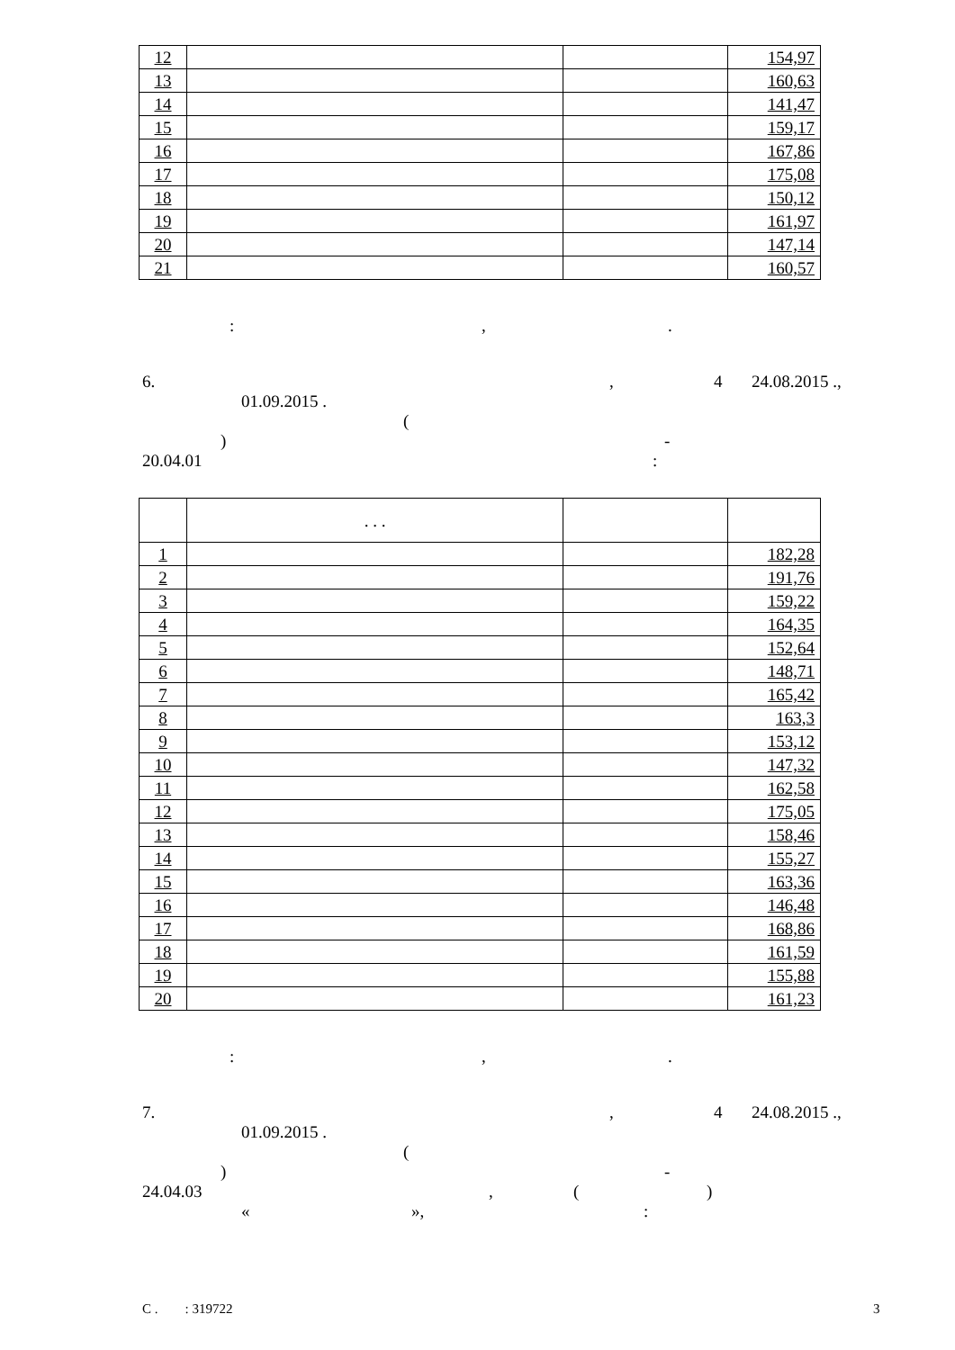| 12 | | | 154,97 |
| 13 | | | 160,63 |
| 14 | | | 141,47 |
| 15 | | | 159,17 |
| 16 | | | 167,86 |
| 17 | | | 175,08 |
| 18 | | | 150,12 |
| 19 | | | 161,97 |
| 20 | | | 147,14 |
| 21 | | | 160,57 |
: , .
6. , 4 24.08.2015 .,
01.09.2015 . (
) -
20.04.01 :
| | . . . | | |
| 1 | | | 182,28 |
| 2 | | | 191,76 |
| 3 | | | 159,22 |
| 4 | | | 164,35 |
| 5 | | | 152,64 |
| 6 | | | 148,71 |
| 7 | | | 165,42 |
| 8 | | | 163,3 |
| 9 | | | 153,12 |
| 10 | | | 147,32 |
| 11 | | | 162,58 |
| 12 | | | 175,05 |
| 13 | | | 158,46 |
| 14 | | | 155,27 |
| 15 | | | 163,36 |
| 16 | | | 146,48 |
| 17 | | | 168,86 |
| 18 | | | 161,59 |
| 19 | | | 155,88 |
| 20 | | | 161,23 |
: , .
7. , 4 24.08.2015 .,
01.09.2015 . (
) -
24.04.03 , ( )
« », :
C . : 319722 3